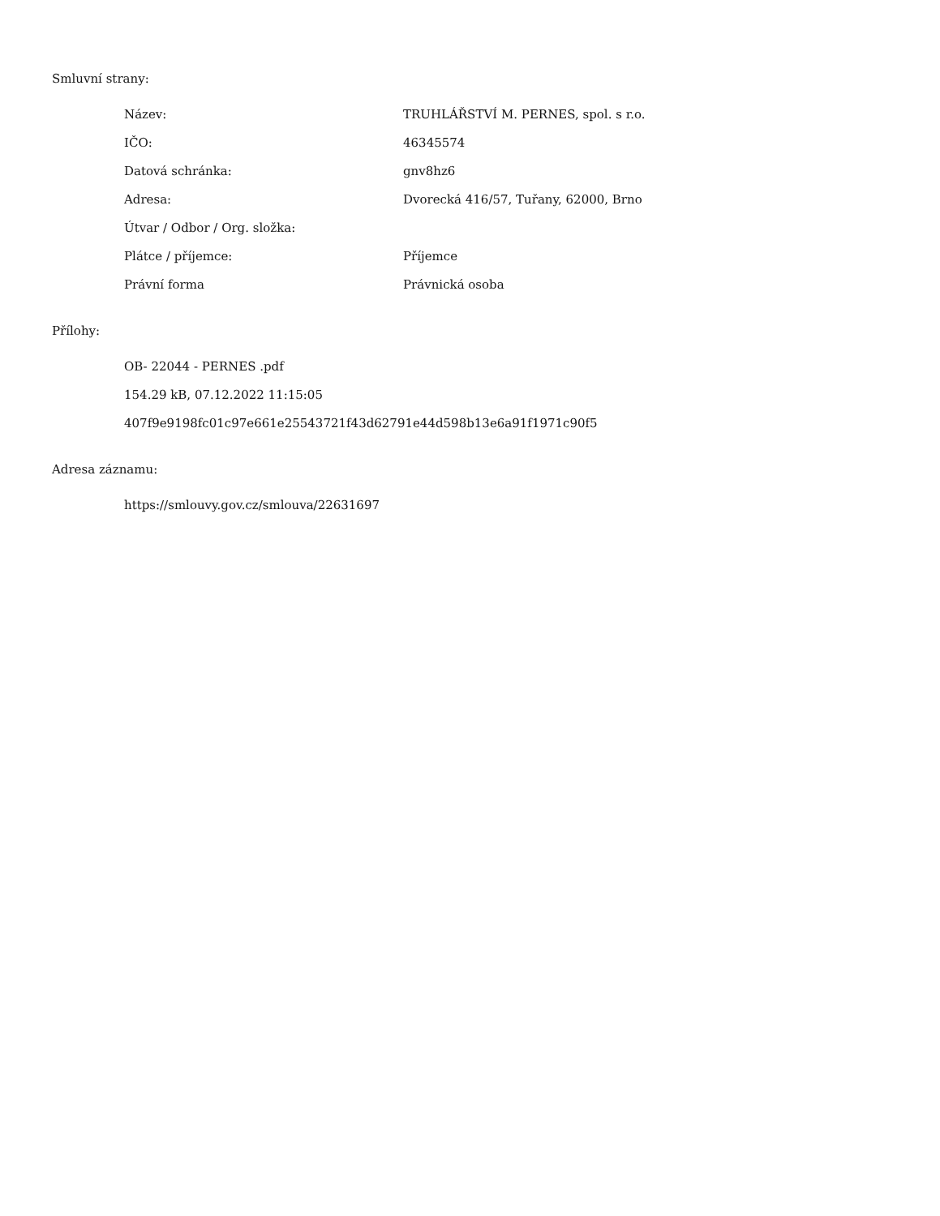Smluvní strany:
| Název: | TRUHLÁŘSTVÍ M. PERNES, spol. s r.o. |
| IČO: | 46345574 |
| Datová schránka: | gnv8hz6 |
| Adresa: | Dvorecká 416/57, Tuřany, 62000, Brno |
| Útvar / Odbor / Org. složka: | |
| Plátce / příjemce: | Příjemce |
| Právní forma | Právnická osoba |
Přílohy:
OB- 22044 - PERNES .pdf
154.29 kB, 07.12.2022 11:15:05
407f9e9198fc01c97e661e25543721f43d62791e44d598b13e6a91f1971c90f5
Adresa záznamu:
https://smlouvy.gov.cz/smlouva/22631697